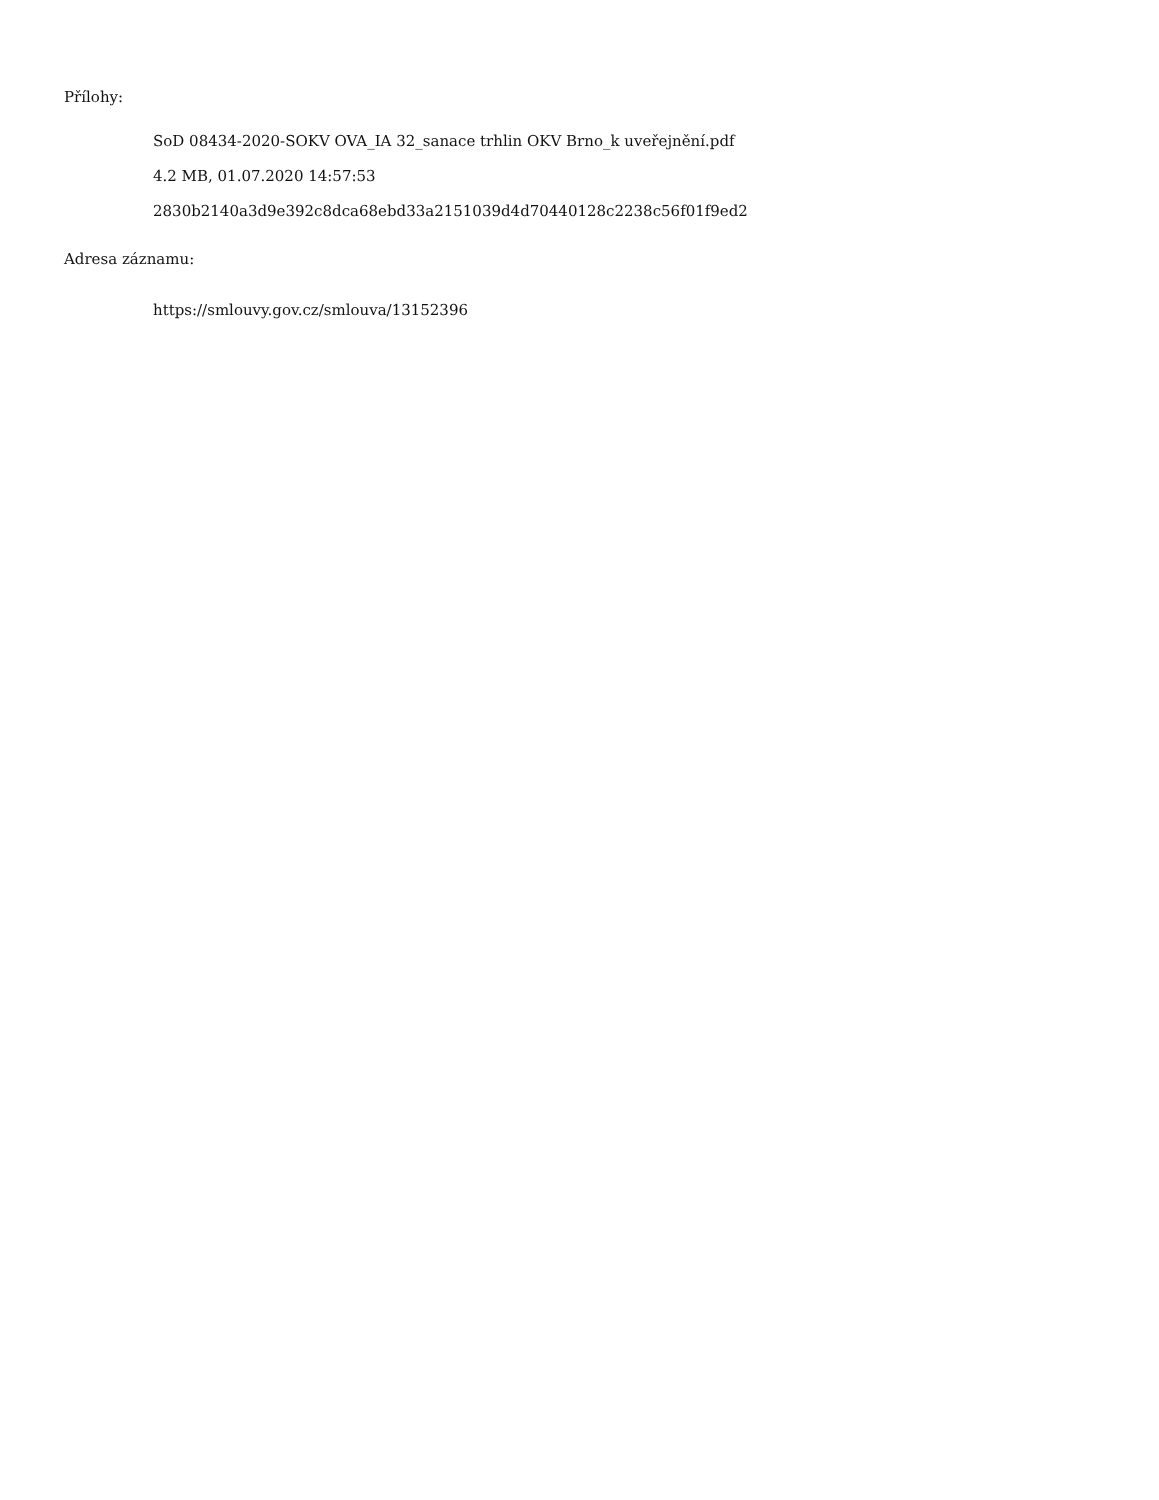Přílohy:
SoD 08434-2020-SOKV OVA_IA 32_sanace trhlin OKV Brno_k uveřejnění.pdf
4.2 MB, 01.07.2020 14:57:53
2830b2140a3d9e392c8dca68ebd33a2151039d4d70440128c2238c56f01f9ed2
Adresa záznamu:
https://smlouvy.gov.cz/smlouva/13152396